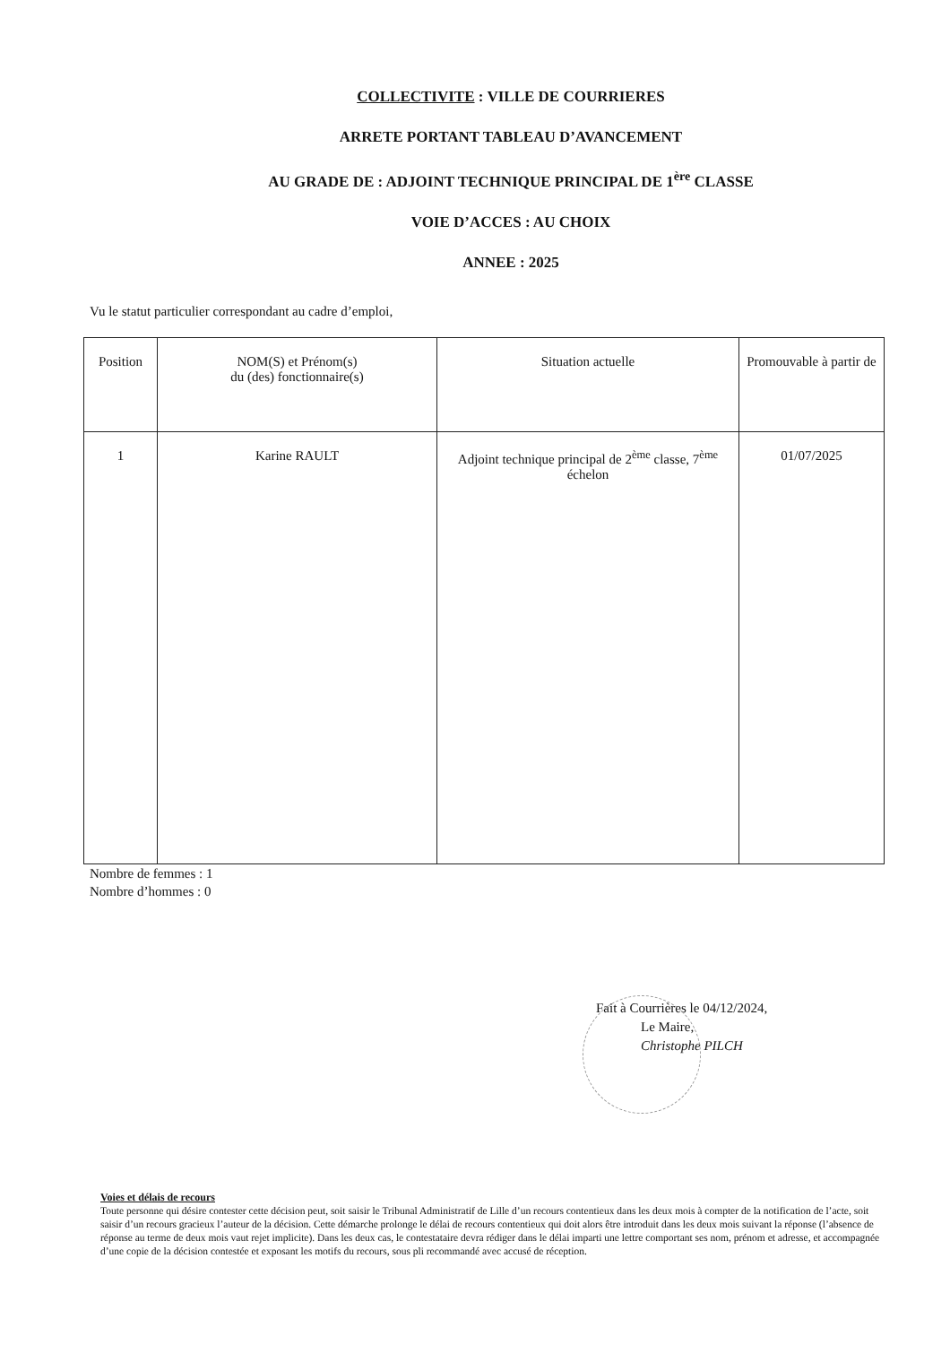COLLECTIVITE : VILLE DE COURRIERES
ARRETE PORTANT TABLEAU D’AVANCEMENT
AU GRADE DE : ADJOINT TECHNIQUE PRINCIPAL DE 1<sup>ère</sup> CLASSE
VOIE D’ACCES : AU CHOIX
ANNEE : 2025
Vu le statut particulier correspondant au cadre d’emploi,
| Position | NOM(S) et Prénom(s) du (des) fonctionnaire(s) | Situation actuelle | Promouvable à partir de |
| --- | --- | --- | --- |
| 1 | Karine RAULT | Adjoint technique principal de 2<sup>ème</sup> classe, 7<sup>ème</sup> échelon | 01/07/2025 |
Nombre de femmes : 1
Nombre d’hommes : 0
Fait à Courrières le 04/12/2024,
Le Maire,
Christophe PILCH
Voies et délais de recours
Toute personne qui désire contester cette décision peut, soit saisir le Tribunal Administratif de Lille d’un recours contentieux dans les deux mois à compter de la notification de l’acte, soit saisir d’un recours gracieux l’auteur de la décision. Cette démarche prolonge le délai de recours contentieux qui doit alors être introduit dans les deux mois suivant la réponse (l’absence de réponse au terme de deux mois vaut rejet implicite). Dans les deux cas, le contestataire devra rédiger dans le délai imparti une lettre comportant ses nom, prénom et adresse, et accompagnée d’une copie de la décision contestée et exposant les motifs du recours, sous pli recommandé avec accusé de réception.